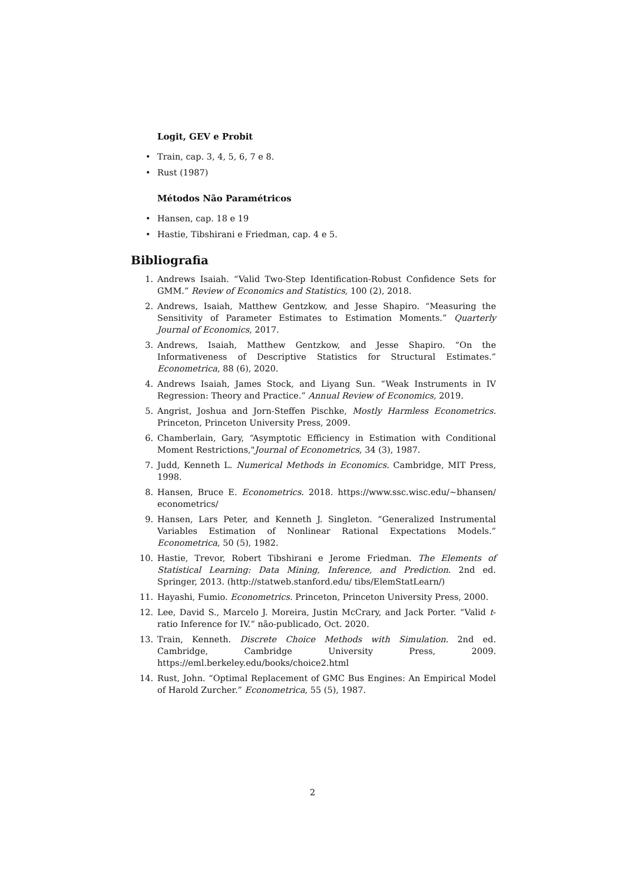Logit, GEV e Probit
• Train, cap. 3, 4, 5, 6, 7 e 8.
• Rust (1987)
Métodos Não Paramétricos
• Hansen, cap. 18 e 19
• Hastie, Tibshirani e Friedman, cap. 4 e 5.
Bibliografia
1. Andrews Isaiah. “Valid Two-Step Identification-Robust Confidence Sets for GMM.” Review of Economics and Statistics, 100 (2), 2018.
2. Andrews, Isaiah, Matthew Gentzkow, and Jesse Shapiro. “Measuring the Sensitivity of Parameter Estimates to Estimation Moments.” Quarterly Journal of Economics, 2017.
3. Andrews, Isaiah, Matthew Gentzkow, and Jesse Shapiro. “On the Informativeness of Descriptive Statistics for Structural Estimates.” Econometrica, 88 (6), 2020.
4. Andrews Isaiah, James Stock, and Liyang Sun. “Weak Instruments in IV Regression: Theory and Practice.” Annual Review of Economics, 2019.
5. Angrist, Joshua and Jorn-Steffen Pischke, Mostly Harmless Econometrics. Princeton, Princeton University Press, 2009.
6. Chamberlain, Gary, “Asymptotic Efficiency in Estimation with Conditional Moment Restrictions,"Journal of Econometrics, 34 (3), 1987.
7. Judd, Kenneth L. Numerical Methods in Economics. Cambridge, MIT Press, 1998.
8. Hansen, Bruce E. Econometrics. 2018. https://www.ssc.wisc.edu/~bhansen/ econometrics/
9. Hansen, Lars Peter, and Kenneth J. Singleton. “Generalized Instrumental Variables Estimation of Nonlinear Rational Expectations Models.” Econometrica, 50 (5), 1982.
10. Hastie, Trevor, Robert Tibshirani e Jerome Friedman. The Elements of Statistical Learning: Data Mining, Inference, and Prediction. 2nd ed. Springer, 2013. (http://statweb.stanford.edu/ tibs/ElemStatLearn/)
11. Hayashi, Fumio. Econometrics. Princeton, Princeton University Press, 2000.
12. Lee, David S., Marcelo J. Moreira, Justin McCrary, and Jack Porter. “Valid t-ratio Inference for IV.” não-publicado, Oct. 2020.
13. Train, Kenneth. Discrete Choice Methods with Simulation. 2nd ed. Cambridge, Cambridge University Press, 2009. https://eml.berkeley.edu/books/choice2.html
14. Rust, John. “Optimal Replacement of GMC Bus Engines: An Empirical Model of Harold Zurcher.” Econometrica, 55 (5), 1987.
2